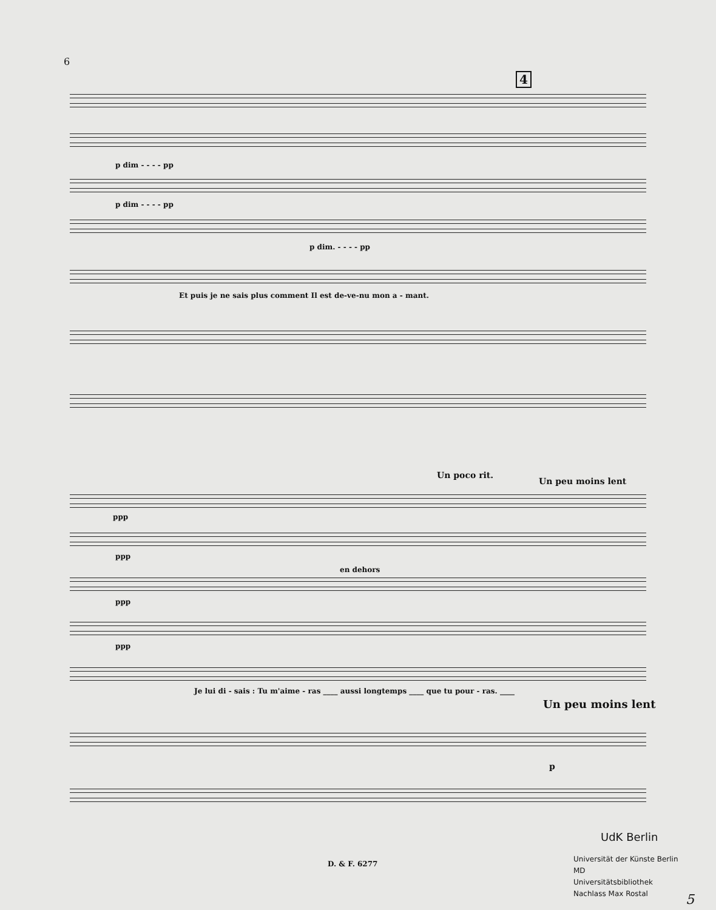6
4
p dim - - - - pp
p dim - - - - pp
p dim. - - - - pp
Et puis je ne sais plus comment Il est de-ve-nu mon a - mant.
Un poco rit.
Un peu moins lent
ppp
ppp
en dehors
ppp
ppp
Je lui di - sais : Tu m'aime - ras ____ aussi longtemps ____ que tu pour - ras. ____
Un peu moins lent
p
D. & F. 6277
UdK Berlin
Universität der Künste Berlin
MD
Universitätsbibliothek
Nachlass Max Rostal
5